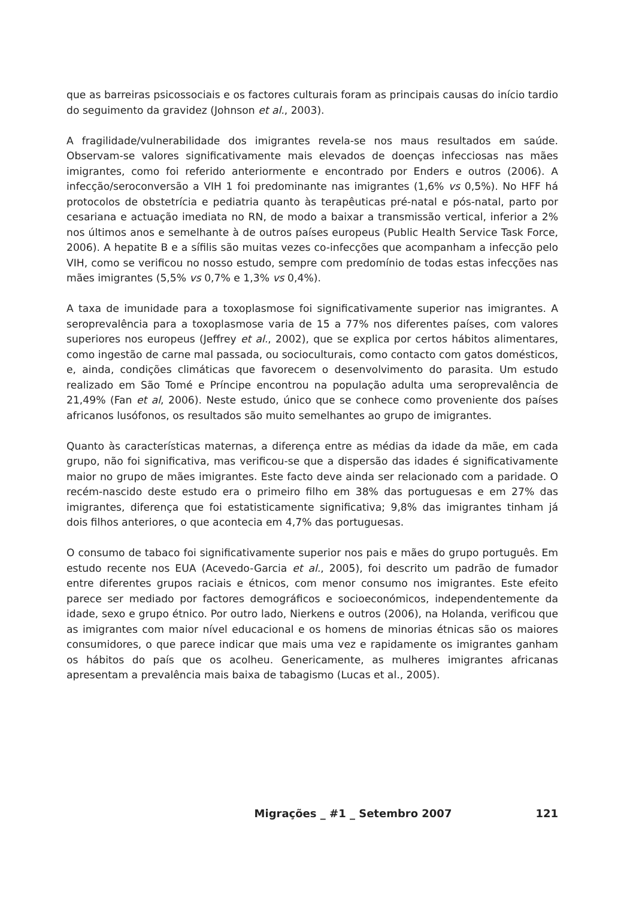que as barreiras psicossociais e os factores culturais foram as principais causas do início tardio do seguimento da gravidez (Johnson et al., 2003).
A fragilidade/vulnerabilidade dos imigrantes revela-se nos maus resultados em saúde. Observam-se valores significativamente mais elevados de doenças infecciosas nas mães imigrantes, como foi referido anteriormente e encontrado por Enders e outros (2006). A infecção/seroconversão a VIH 1 foi predominante nas imigrantes (1,6% vs 0,5%). No HFF há protocolos de obstetrícia e pediatria quanto às terapêuticas pré-natal e pós-natal, parto por cesariana e actuação imediata no RN, de modo a baixar a transmissão vertical, inferior a 2% nos últimos anos e semelhante à de outros países europeus (Public Health Service Task Force, 2006). A hepatite B e a sífilis são muitas vezes co-infecções que acompanham a infecção pelo VIH, como se verificou no nosso estudo, sempre com predomínio de todas estas infecções nas mães imigrantes (5,5% vs 0,7% e 1,3% vs 0,4%).
A taxa de imunidade para a toxoplasmose foi significativamente superior nas imigrantes. A seroprevalência para a toxoplasmose varia de 15 a 77% nos diferentes países, com valores superiores nos europeus (Jeffrey et al., 2002), que se explica por certos hábitos alimentares, como ingestão de carne mal passada, ou socioculturais, como contacto com gatos domésticos, e, ainda, condições climáticas que favorecem o desenvolvimento do parasita. Um estudo realizado em São Tomé e Príncipe encontrou na população adulta uma seroprevalência de 21,49% (Fan et al, 2006). Neste estudo, único que se conhece como proveniente dos países africanos lusófonos, os resultados são muito semelhantes ao grupo de imigrantes.
Quanto às características maternas, a diferença entre as médias da idade da mãe, em cada grupo, não foi significativa, mas verificou-se que a dispersão das idades é significativamente maior no grupo de mães imigrantes. Este facto deve ainda ser relacionado com a paridade. O recém-nascido deste estudo era o primeiro filho em 38% das portuguesas e em 27% das imigrantes, diferença que foi estatisticamente significativa; 9,8% das imigrantes tinham já dois filhos anteriores, o que acontecia em 4,7% das portuguesas.
O consumo de tabaco foi significativamente superior nos pais e mães do grupo português. Em estudo recente nos EUA (Acevedo-Garcia et al., 2005), foi descrito um padrão de fumador entre diferentes grupos raciais e étnicos, com menor consumo nos imigrantes. Este efeito parece ser mediado por factores demográficos e socioeconómicos, independentemente da idade, sexo e grupo étnico. Por outro lado, Nierkens e outros (2006), na Holanda, verificou que as imigrantes com maior nível educacional e os homens de minorias étnicas são os maiores consumidores, o que parece indicar que mais uma vez e rapidamente os imigrantes ganham os hábitos do país que os acolheu. Genericamente, as mulheres imigrantes africanas apresentam a prevalência mais baixa de tabagismo (Lucas et al., 2005).
Migrações _ #1 _ Setembro 2007 121